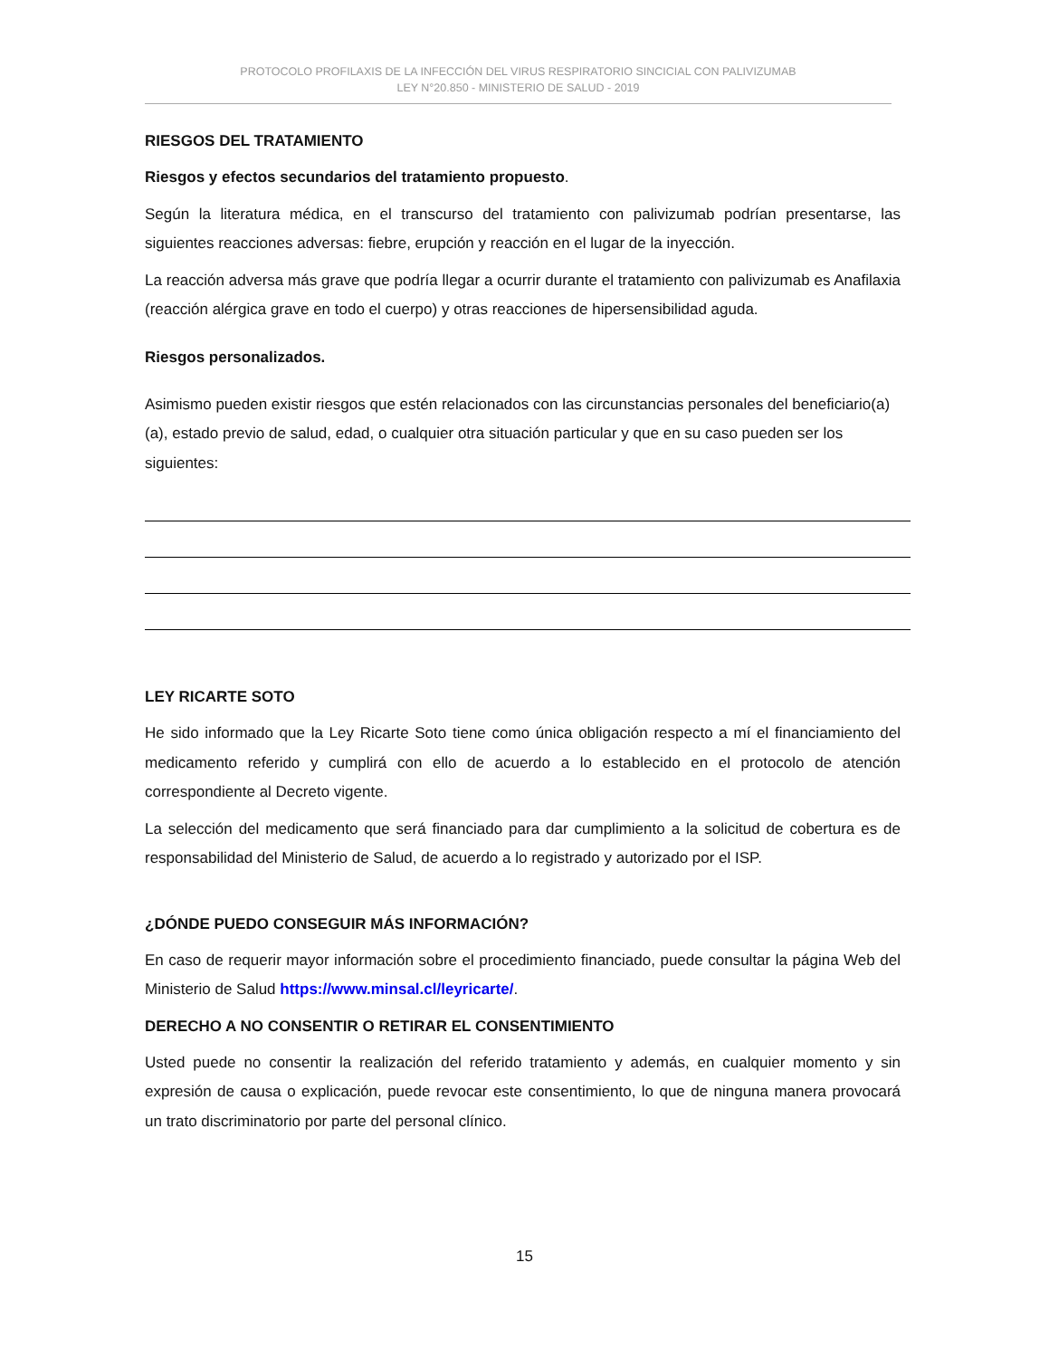PROTOCOLO PROFILAXIS DE LA INFECCIÓN DEL VIRUS RESPIRATORIO SINCICIAL CON PALIVIZUMAB
LEY N°20.850 - MINISTERIO DE SALUD - 2019
RIESGOS DEL TRATAMIENTO
Riesgos y efectos secundarios del tratamiento propuesto.
Según la literatura médica, en el transcurso del tratamiento con palivizumab podrían presentarse, las siguientes reacciones adversas: fiebre, erupción y reacción en el lugar de la inyección.
La reacción adversa más grave que podría llegar a ocurrir durante el tratamiento con palivizumab es Anafilaxia (reacción alérgica grave en todo el cuerpo) y otras reacciones de hipersensibilidad aguda.
Riesgos personalizados.
Asimismo pueden existir riesgos que estén relacionados con las circunstancias personales del beneficiario(a)(a), estado previo de salud, edad, o cualquier otra situación particular y que en su caso pueden ser los siguientes:
LEY RICARTE SOTO
He sido informado que la Ley Ricarte Soto tiene como única obligación respecto a mí el financiamiento del medicamento referido y cumplirá con ello de acuerdo a lo establecido en el protocolo de atención correspondiente al Decreto vigente.
La selección del medicamento que será financiado para dar cumplimiento a la solicitud de cobertura es de responsabilidad del Ministerio de Salud, de acuerdo a lo registrado y autorizado por el ISP.
¿DÓNDE PUEDO CONSEGUIR MÁS INFORMACIÓN?
En caso de requerir mayor información sobre el procedimiento financiado, puede consultar la página Web del Ministerio de Salud https://www.minsal.cl/leyricarte/.
DERECHO A NO CONSENTIR O RETIRAR EL CONSENTIMIENTO
Usted puede no consentir la realización del referido tratamiento y además, en cualquier momento y sin expresión de causa o explicación, puede revocar este consentimiento, lo que de ninguna manera provocará un trato discriminatorio por parte del personal clínico.
15